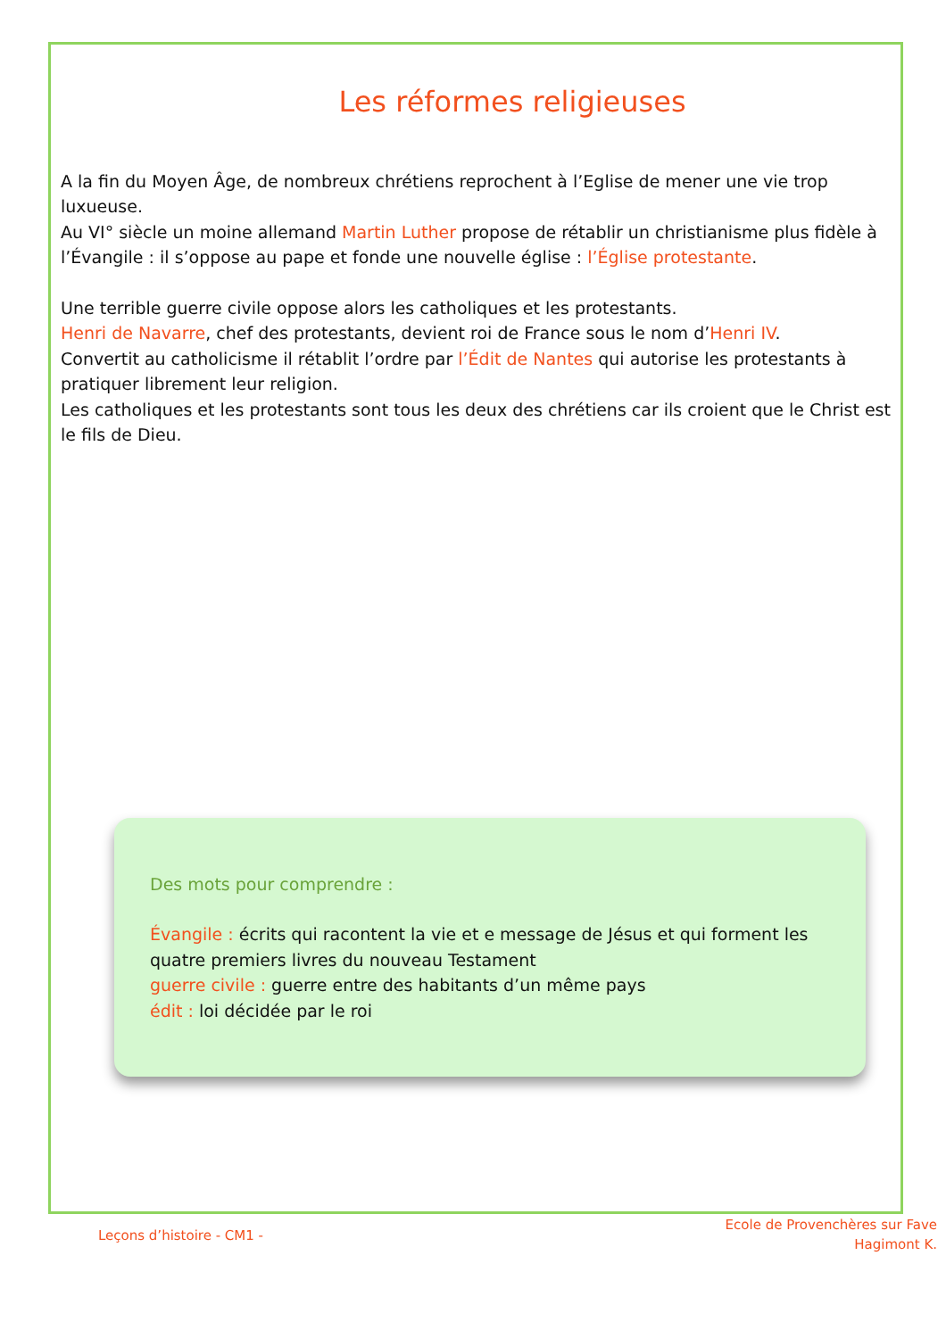Les réformes religieuses
A la fin du Moyen Âge, de nombreux chrétiens reprochent à l’Eglise de mener une vie trop luxueuse.
Au VI° siècle un moine allemand Martin Luther propose de rétablir un christianisme plus fidèle à l’Évangile : il s’oppose au pape et fonde une nouvelle église : l’Église protestante.
Une terrible guerre civile oppose alors les catholiques et les protestants.
Henri de Navarre, chef des protestants, devient roi de France sous le nom d’Henri IV.
Convertit au catholicisme il rétablit l’ordre par l’Édit de Nantes qui autorise les protestants à pratiquer librement leur religion.
Les catholiques et les protestants sont tous les deux des chrétiens car ils croient que le Christ est le fils de Dieu.
Des mots pour comprendre :
Évangile : écrits qui racontent la vie et e message de Jésus et qui forment les quatre premiers livres du nouveau Testament
guerre civile : guerre entre des habitants d’un même pays
édit : loi décidée par le roi
Leçons d’histoire - CM1 -
Ecole de Provenchères sur Fave
Hagimont K.